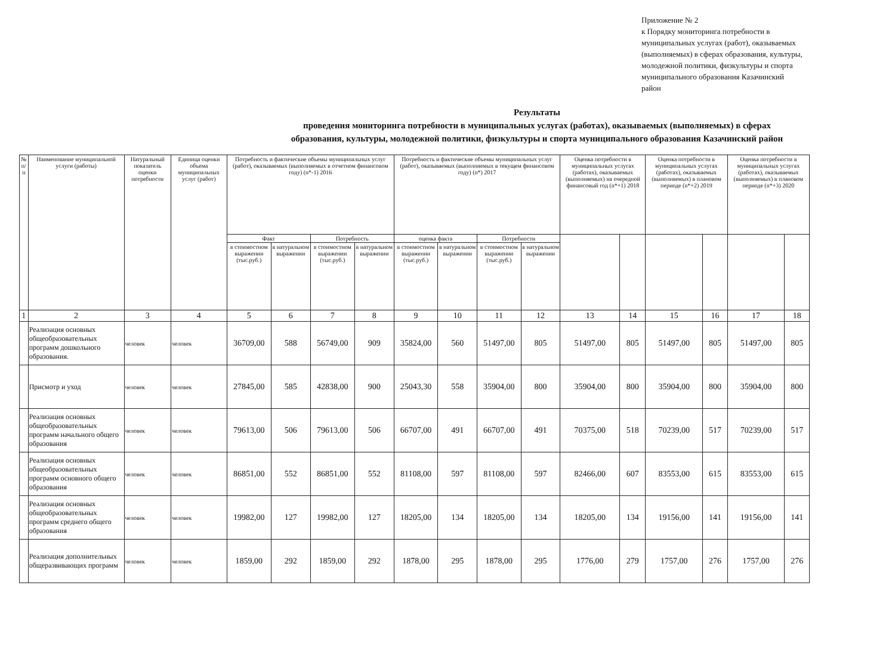Приложение № 2
к Порядку мониторинга потребности в муниципальных услугах (работ), оказываемых (выполняемых) в сферах образования, культуры, молодежной политики, физкультуры и спорта муниципального образования Казачинский район
Результаты
проведения мониторинга потребности в муниципальных услугах (работах), оказываемых (выполняемых) в сферах
образования, культуры, молодежной политики, физкультуры и спорта муниципального образования Казачинский район
| № п/п | Наименование муниципальной услуги (работы) | Натуральный показатель оценки потребности | Единица оценки объема муниципальных услуг (работ) | Потребность и фактические объемы муниципальных услуг (работ), оказываемых (выполняемых в отчетном финансовом году) (n*-1) 2016 | | | | Потребность и фактические объемы муниципальных услуг (работ), оказываемых (выполняемых в текущем финансовом году) (n*) 2017 | | | | Оценка потребности в муниципальных услугах (работах), оказываемых (выполняемых) на очередной финансовый год (n*+1) 2018 | | Оценка потребности в муниципальных услугах (работах), оказываемых (выполняемых) в плановом периоде (n*+2) 2019 | | Оценка потребности в муниципальных услугах (работах), оказываемых (выполняемых) в плановом периоде (n*+3) 2020 | |
| --- | --- | --- | --- | --- | --- | --- | --- | --- | --- | --- | --- | --- | --- | --- | --- | --- | --- |
| | | | | Факт | | Потребность | | оценка факта | | Потребности | | | | | | | |
| | | | | в стоимостном выражении (тыс.руб.) | в натуральном выражении | в стоимостном выражении (тыс.руб.) | в натуральном выражении | в стоимостном выражении (тыс.руб.) | в натуральном выражении | в стоимостном выражении (тыс.руб.) | в натуральном выражении | | | | | | |
| 1 | 2 | 3 | 4 | 5 | 6 | 7 | 8 | 9 | 10 | 11 | 12 | 13 | 14 | 15 | 16 | 17 | 18 |
| | Реализация основных общеобразовательных программ дошкольного образования. | человек | человек | 36709,00 | 588 | 56749,00 | 909 | 35824,00 | 560 | 51497,00 | 805 | 51497,00 | 805 | 51497,00 | 805 | 51497,00 | 805 |
| | Присмотр и уход | человек | человек | 27845,00 | 585 | 42838,00 | 900 | 25043,30 | 558 | 35904,00 | 800 | 35904,00 | 800 | 35904,00 | 800 | 35904,00 | 800 |
| | Реализация основных общеобразовательных программ начального общего образования | человек | человек | 79613,00 | 506 | 79613,00 | 506 | 66707,00 | 491 | 66707,00 | 491 | 70375,00 | 518 | 70239,00 | 517 | 70239,00 | 517 |
| | Реализация основных общеобразовательных программ основного общего образования | человек | человек | 86851,00 | 552 | 86851,00 | 552 | 81108,00 | 597 | 81108,00 | 597 | 82466,00 | 607 | 83553,00 | 615 | 83553,00 | 615 |
| | Реализация основных общеобразовательных программ среднего общего образования | человек | человек | 19982,00 | 127 | 19982,00 | 127 | 18205,00 | 134 | 18205,00 | 134 | 18205,00 | 134 | 19156,00 | 141 | 19156,00 | 141 |
| | Реализация дополнительных общеразвивающих программ | человек | человек | 1859,00 | 292 | 1859,00 | 292 | 1878,00 | 295 | 1878,00 | 295 | 1776,00 | 279 | 1757,00 | 276 | 1757,00 | 276 |